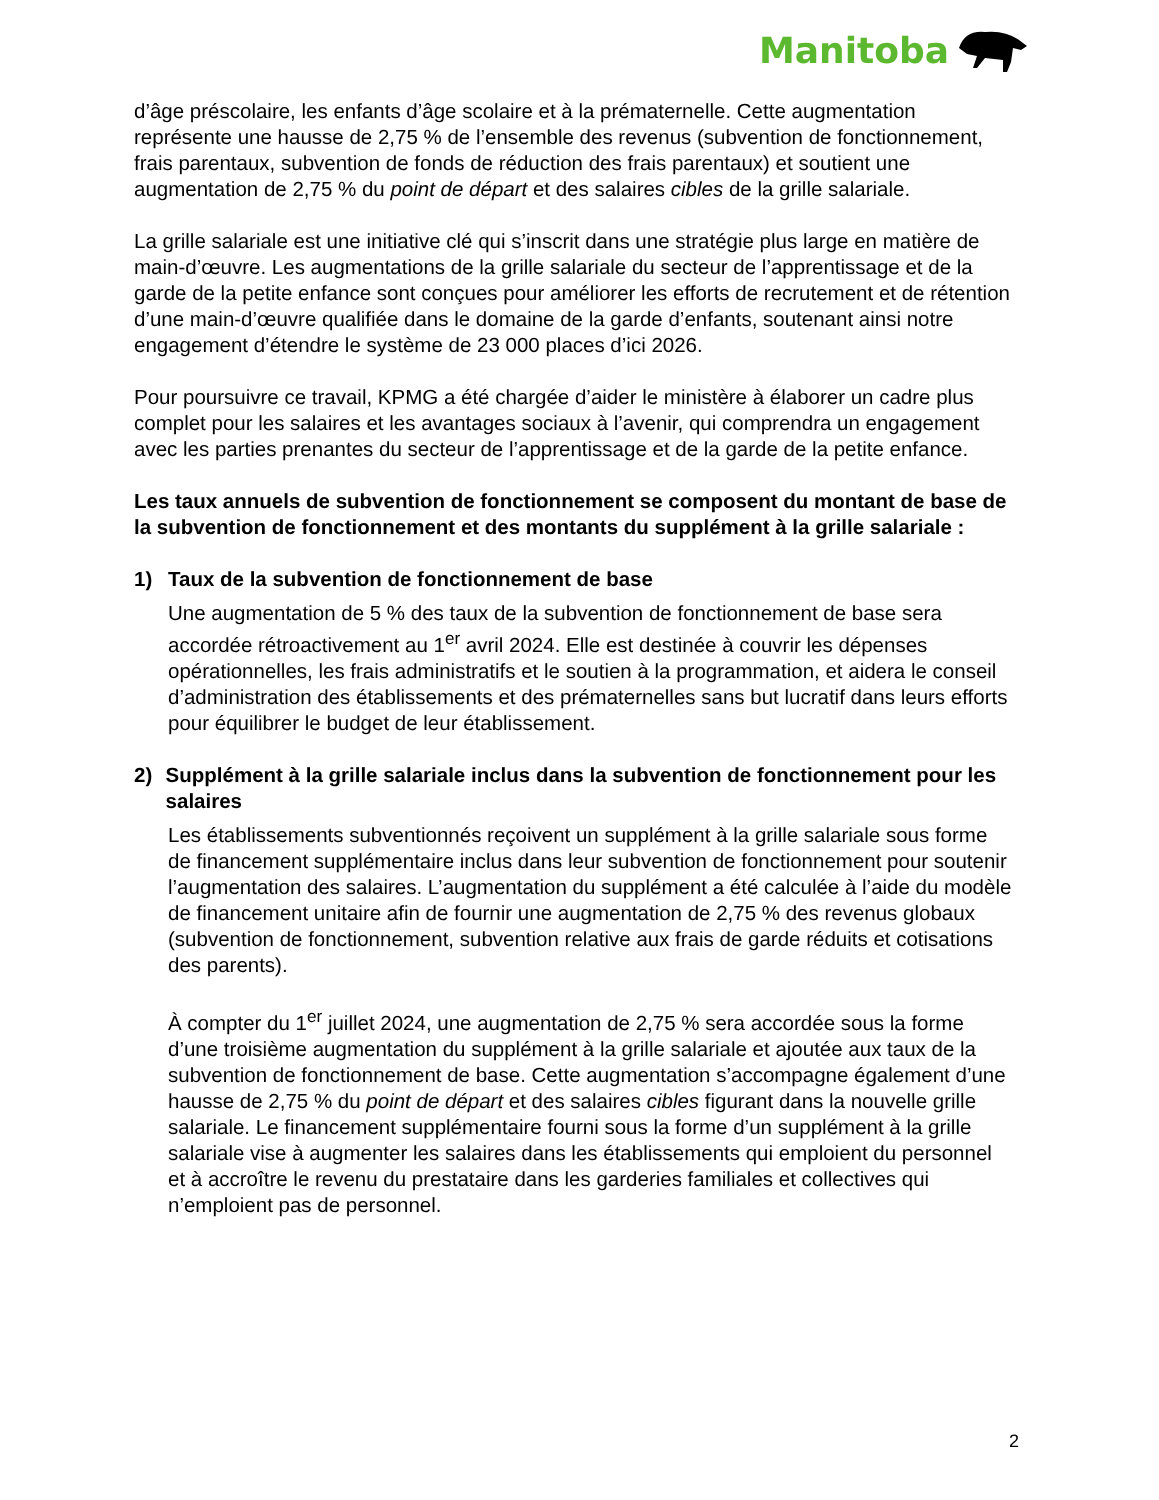Manitoba
d’âge préscolaire, les enfants d’âge scolaire et à la prématernelle. Cette augmentation représente une hausse de 2,75 % de l’ensemble des revenus (subvention de fonctionnement, frais parentaux, subvention de fonds de réduction des frais parentaux) et soutient une augmentation de 2,75 % du point de départ et des salaires cibles de la grille salariale.
La grille salariale est une initiative clé qui s’inscrit dans une stratégie plus large en matière de main-d’œuvre. Les augmentations de la grille salariale du secteur de l’apprentissage et de la garde de la petite enfance sont conçues pour améliorer les efforts de recrutement et de rétention d’une main-d’œuvre qualifiée dans le domaine de la garde d’enfants, soutenant ainsi notre engagement d’étendre le système de 23 000 places d’ici 2026.
Pour poursuivre ce travail, KPMG a été chargée d’aider le ministère à élaborer un cadre plus complet pour les salaires et les avantages sociaux à l’avenir, qui comprendra un engagement avec les parties prenantes du secteur de l’apprentissage et de la garde de la petite enfance.
Les taux annuels de subvention de fonctionnement se composent du montant de base de la subvention de fonctionnement et des montants du supplément à la grille salariale :
1) Taux de la subvention de fonctionnement de base
Une augmentation de 5 % des taux de la subvention de fonctionnement de base sera accordée rétroactivement au 1<sup>er</sup> avril 2024. Elle est destinée à couvrir les dépenses opérationnelles, les frais administratifs et le soutien à la programmation, et aidera le conseil d’administration des établissements et des prématernelles sans but lucratif dans leurs efforts pour équilibrer le budget de leur établissement.
2) Supplément à la grille salariale inclus dans la subvention de fonctionnement pour les salaires
Les établissements subventionnés reçoivent un supplément à la grille salariale sous forme de financement supplémentaire inclus dans leur subvention de fonctionnement pour soutenir l’augmentation des salaires. L’augmentation du supplément a été calculée à l’aide du modèle de financement unitaire afin de fournir une augmentation de 2,75 % des revenus globaux (subvention de fonctionnement, subvention relative aux frais de garde réduits et cotisations des parents).
À compter du 1<sup>er</sup> juillet 2024, une augmentation de 2,75 % sera accordée sous la forme d’une troisième augmentation du supplément à la grille salariale et ajoutée aux taux de la subvention de fonctionnement de base. Cette augmentation s’accompagne également d’une hausse de 2,75 % du point de départ et des salaires cibles figurant dans la nouvelle grille salariale. Le financement supplémentaire fourni sous la forme d’un supplément à la grille salariale vise à augmenter les salaires dans les établissements qui emploient du personnel et à accroître le revenu du prestataire dans les garderies familiales et collectives qui n’emploient pas de personnel.
2